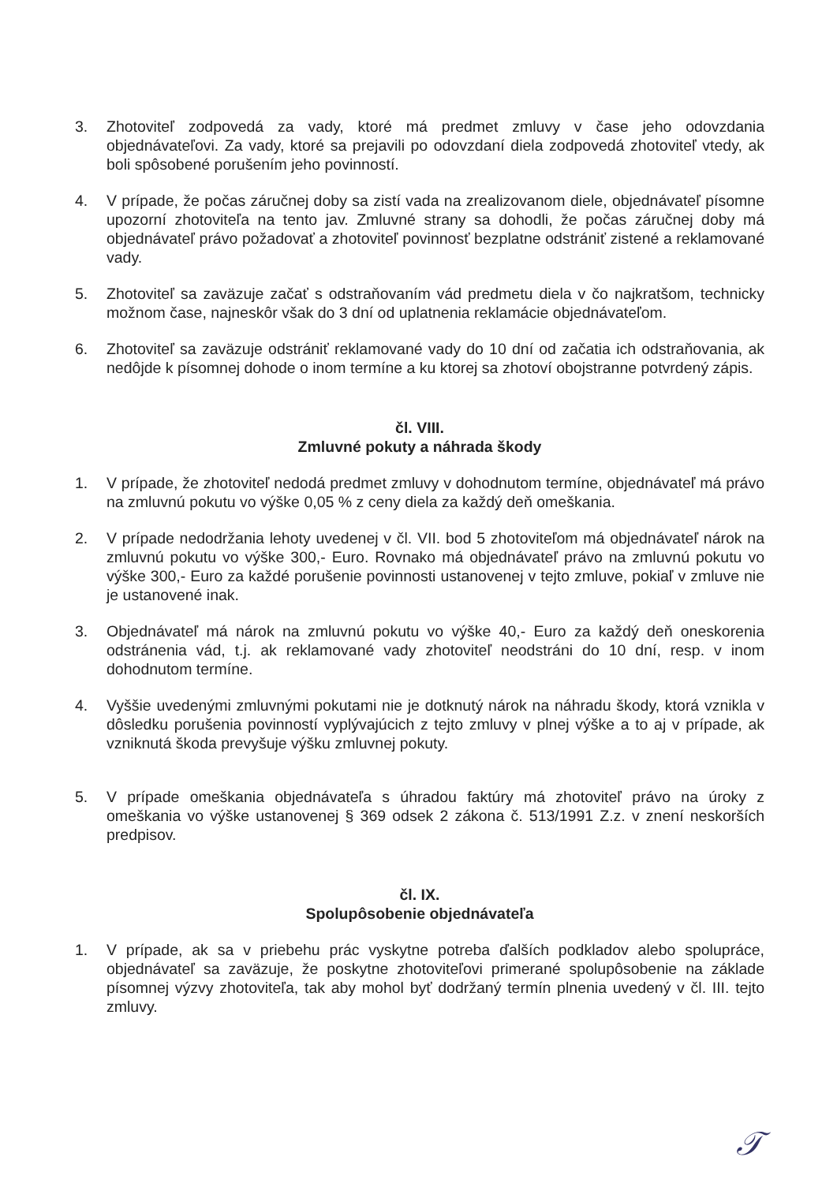3. Zhotoviteľ zodpovedá za vady, ktoré má predmet zmluvy v čase jeho odovzdania objednávateľovi. Za vady, ktoré sa prejavili po odovzdaní diela zodpovedá zhotoviteľ vtedy, ak boli spôsobené porušením jeho povinností.
4. V prípade, že počas záručnej doby sa zistí vada na zrealizovanom diele, objednávateľ písomne upozorní zhotoviteľa na tento jav. Zmluvné strany sa dohodli, že počas záručnej doby má objednávateľ právo požadovať a zhotoviteľ povinnosť bezplatne odstrániť zistené a reklamované vady.
5. Zhotoviteľ sa zaväzuje začať s odstraňovaním vád predmetu diela v čo najkratšom, technicky možnom čase, najneskôr však do 3 dní od uplatnenia reklamácie objednávateľom.
6. Zhotoviteľ sa zaväzuje odstrániť reklamované vady do 10 dní od začatia ich odstraňovania, ak nedôjde k písomnej dohode o inom termíne a ku ktorej sa zhotoví obojstranne potvrdený zápis.
čl. VIII.
Zmluvné pokuty a náhrada škody
1. V prípade, že zhotoviteľ nedodá predmet zmluvy v dohodnutom termíne, objednávateľ má právo na zmluvnú pokutu vo výške 0,05 % z ceny diela za každý deň omeškania.
2. V prípade nedodržania lehoty uvedenej v čl. VII. bod 5 zhotoviteľom má objednávateľ nárok na zmluvnú pokutu vo výške 300,- Euro. Rovnako má objednávateľ právo na zmluvnú pokutu vo výške 300,- Euro za každé porušenie povinnosti ustanovenej v tejto zmluve, pokiaľ v zmluve nie je ustanovené inak.
3. Objednávateľ má nárok na zmluvnú pokutu vo výške 40,- Euro za každý deň oneskorenia odstránenia vád, t.j. ak reklamované vady zhotoviteľ neodstráni do 10 dní, resp. v inom dohodnutom termíne.
4. Vyššie uvedenými zmluvnými pokutami nie je dotknutý nárok na náhradu škody, ktorá vznikla v dôsledku porušenia povinností vyplývajúcich z tejto zmluvy v plnej výške a to aj v prípade, ak vzniknutá škoda prevyšuje výšku zmluvnej pokuty.
5. V prípade omeškania objednávateľa s úhradou faktúry má zhotoviteľ právo na úroky z omeškania vo výške ustanovenej § 369 odsek 2 zákona č. 513/1991 Z.z. v znení neskorších predpisov.
čl. IX.
Spolupôsobenie objednávateľa
1. V prípade, ak sa v priebehu prác vyskytne potreba ďalších podkladov alebo spolupráce, objednávateľ sa zaväzuje, že poskytne zhotoviteľovi primerané spolupôsobenie na základe písomnej výzvy zhotoviteľa, tak aby mohol byť dodržaný termín plnenia uvedený v čl. III. tejto zmluvy.
𝒯